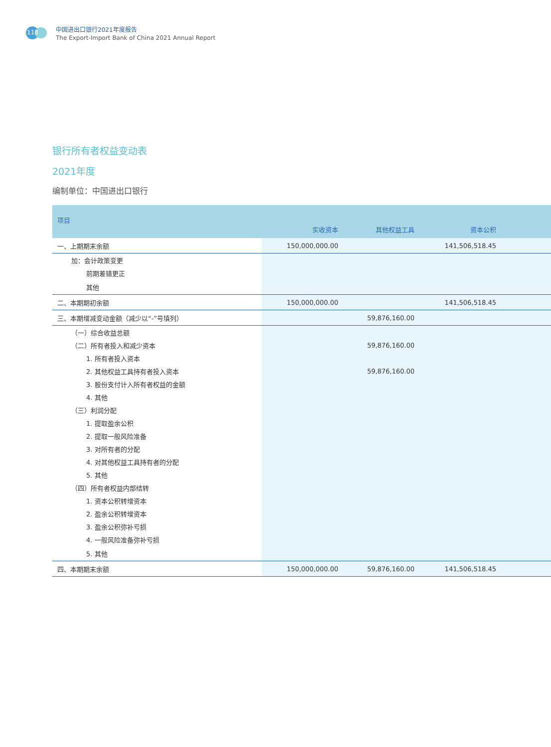118
中国进出口银行2021年度报告
The Export-Import Bank of China 2021 Annual Report
银行所有者权益变动表
2021年度
编制单位：中国进出口银行
| 项目 | 实收资本 | 其他权益工具 | 资本公积 | |
| --- | --- | --- | --- | --- |
| 一、上期期末余额 | 150,000,000.00 | | 141,506,518.45 | |
| 加：会计政策变更 | | | | |
| 前期差错更正 | | | | |
| 其他 | | | | |
| 二、本期期初余额 | 150,000,000.00 | | 141,506,518.45 | |
| 三、本期增减变动金额（减少以“-”号填列） | | 59,876,160.00 | | |
| （一）综合收益总额 | | | | |
| （二）所有者投入和减少资本 | | 59,876,160.00 | | |
| 1. 所有者投入资本 | | | | |
| 2. 其他权益工具持有者投入资本 | | 59,876,160.00 | | |
| 3. 股份支付计入所有者权益的金额 | | | | |
| 4. 其他 | | | | |
| （三）利润分配 | | | | |
| 1. 提取盈余公积 | | | | |
| 2. 提取一般风险准备 | | | | |
| 3. 对所有者的分配 | | | | |
| 4. 对其他权益工具持有者的分配 | | | | |
| 5. 其他 | | | | |
| （四）所有者权益内部结转 | | | | |
| 1. 资本公积转增资本 | | | | |
| 2. 盈余公积转增资本 | | | | |
| 3. 盈余公积弥补亏损 | | | | |
| 4. 一般风险准备弥补亏损 | | | | |
| 5. 其他 | | | | |
| 四、本期期末余额 | 150,000,000.00 | 59,876,160.00 | 141,506,518.45 | |